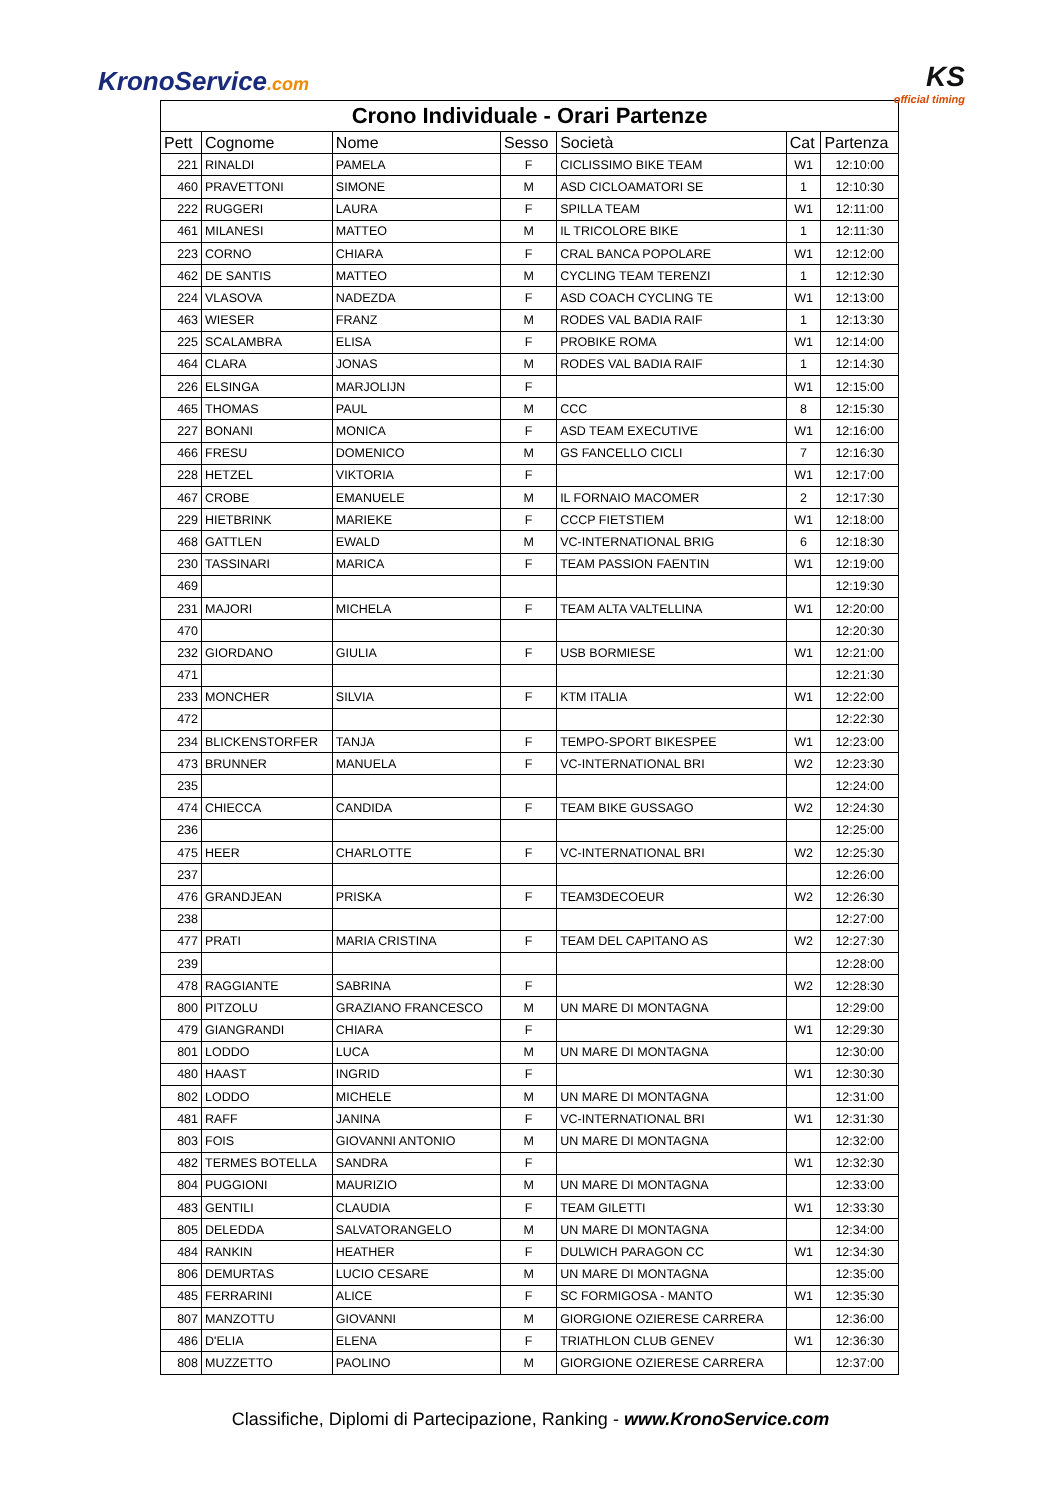KronoService.com
KS
official timing
| Crono Individuale - Orari Partenze | | | | | | |
| --- | --- | --- | --- | --- | --- | --- |
| Pett | Cognome | Nome | Sesso | Società | Cat | Partenza |
| 221 | RINALDI | PAMELA | F | CICLISSIMO BIKE TEAM | W1 | 12:10:00 |
| 460 | PRAVETTONI | SIMONE | M | ASD CICLOAMATORI SE | 1 | 12:10:30 |
| 222 | RUGGERI | LAURA | F | SPILLA TEAM | W1 | 12:11:00 |
| 461 | MILANESI | MATTEO | M | IL TRICOLORE BIKE | 1 | 12:11:30 |
| 223 | CORNO | CHIARA | F | CRAL BANCA POPOLARE | W1 | 12:12:00 |
| 462 | DE SANTIS | MATTEO | M | CYCLING TEAM TERENZI | 1 | 12:12:30 |
| 224 | VLASOVA | NADEZDA | F | ASD COACH CYCLING TE | W1 | 12:13:00 |
| 463 | WIESER | FRANZ | M | RODES VAL BADIA RAIF | 1 | 12:13:30 |
| 225 | SCALAMBRA | ELISA | F | PROBIKE ROMA | W1 | 12:14:00 |
| 464 | CLARA | JONAS | M | RODES VAL BADIA RAIF | 1 | 12:14:30 |
| 226 | ELSINGA | MARJOLIJN | F | | W1 | 12:15:00 |
| 465 | THOMAS | PAUL | M | CCC | 8 | 12:15:30 |
| 227 | BONANI | MONICA | F | ASD TEAM EXECUTIVE | W1 | 12:16:00 |
| 466 | FRESU | DOMENICO | M | GS FANCELLO CICLI | 7 | 12:16:30 |
| 228 | HETZEL | VIKTORIA | F | | W1 | 12:17:00 |
| 467 | CROBE | EMANUELE | M | IL FORNAIO MACOMER | 2 | 12:17:30 |
| 229 | HIETBRINK | MARIEKE | F | CCCP FIETSTIEM | W1 | 12:18:00 |
| 468 | GATTLEN | EWALD | M | VC-INTERNATIONAL BRIG | 6 | 12:18:30 |
| 230 | TASSINARI | MARICA | F | TEAM PASSION FAENTIN | W1 | 12:19:00 |
| 469 | | | | | | 12:19:30 |
| 231 | MAJORI | MICHELA | F | TEAM ALTA VALTELLINA | W1 | 12:20:00 |
| 470 | | | | | | 12:20:30 |
| 232 | GIORDANO | GIULIA | F | USB BORMIESE | W1 | 12:21:00 |
| 471 | | | | | | 12:21:30 |
| 233 | MONCHER | SILVIA | F | KTM ITALIA | W1 | 12:22:00 |
| 472 | | | | | | 12:22:30 |
| 234 | BLICKENSTORFER | TANJA | F | TEMPO-SPORT BIKESPEE | W1 | 12:23:00 |
| 473 | BRUNNER | MANUELA | F | VC-INTERNATIONAL BRI | W2 | 12:23:30 |
| 235 | | | | | | 12:24:00 |
| 474 | CHIECCA | CANDIDA | F | TEAM BIKE GUSSAGO | W2 | 12:24:30 |
| 236 | | | | | | 12:25:00 |
| 475 | HEER | CHARLOTTE | F | VC-INTERNATIONAL BRI | W2 | 12:25:30 |
| 237 | | | | | | 12:26:00 |
| 476 | GRANDJEAN | PRISKA | F | TEAM3DECOEUR | W2 | 12:26:30 |
| 238 | | | | | | 12:27:00 |
| 477 | PRATI | MARIA CRISTINA | F | TEAM DEL CAPITANO AS | W2 | 12:27:30 |
| 239 | | | | | | 12:28:00 |
| 478 | RAGGIANTE | SABRINA | F | | W2 | 12:28:30 |
| 800 | PITZOLU | GRAZIANO FRANCESCO | M | UN MARE DI MONTAGNA | | 12:29:00 |
| 479 | GIANGRANDI | CHIARA | F | | W1 | 12:29:30 |
| 801 | LODDO | LUCA | M | UN MARE DI MONTAGNA | | 12:30:00 |
| 480 | HAAST | INGRID | F | | W1 | 12:30:30 |
| 802 | LODDO | MICHELE | M | UN MARE DI MONTAGNA | | 12:31:00 |
| 481 | RAFF | JANINA | F | VC-INTERNATIONAL BRI | W1 | 12:31:30 |
| 803 | FOIS | GIOVANNI ANTONIO | M | UN MARE DI MONTAGNA | | 12:32:00 |
| 482 | TERMES BOTELLA | SANDRA | F | | W1 | 12:32:30 |
| 804 | PUGGIONI | MAURIZIO | M | UN MARE DI MONTAGNA | | 12:33:00 |
| 483 | GENTILI | CLAUDIA | F | TEAM GILETTI | W1 | 12:33:30 |
| 805 | DELEDDA | SALVATORANGELO | M | UN MARE DI MONTAGNA | | 12:34:00 |
| 484 | RANKIN | HEATHER | F | DULWICH PARAGON CC | W1 | 12:34:30 |
| 806 | DEMURTAS | LUCIO CESARE | M | UN MARE DI MONTAGNA | | 12:35:00 |
| 485 | FERRARINI | ALICE | F | SC FORMIGOSA - MANTO | W1 | 12:35:30 |
| 807 | MANZOTTU | GIOVANNI | M | GIORGIONE OZIERESE CARRERA | | 12:36:00 |
| 486 | D'ELIA | ELENA | F | TRIATHLON CLUB GENEV | W1 | 12:36:30 |
| 808 | MUZZETTO | PAOLINO | M | GIORGIONE OZIERESE CARRERA | | 12:37:00 |
Classifiche, Diplomi di Partecipazione, Ranking - www.KronoService.com